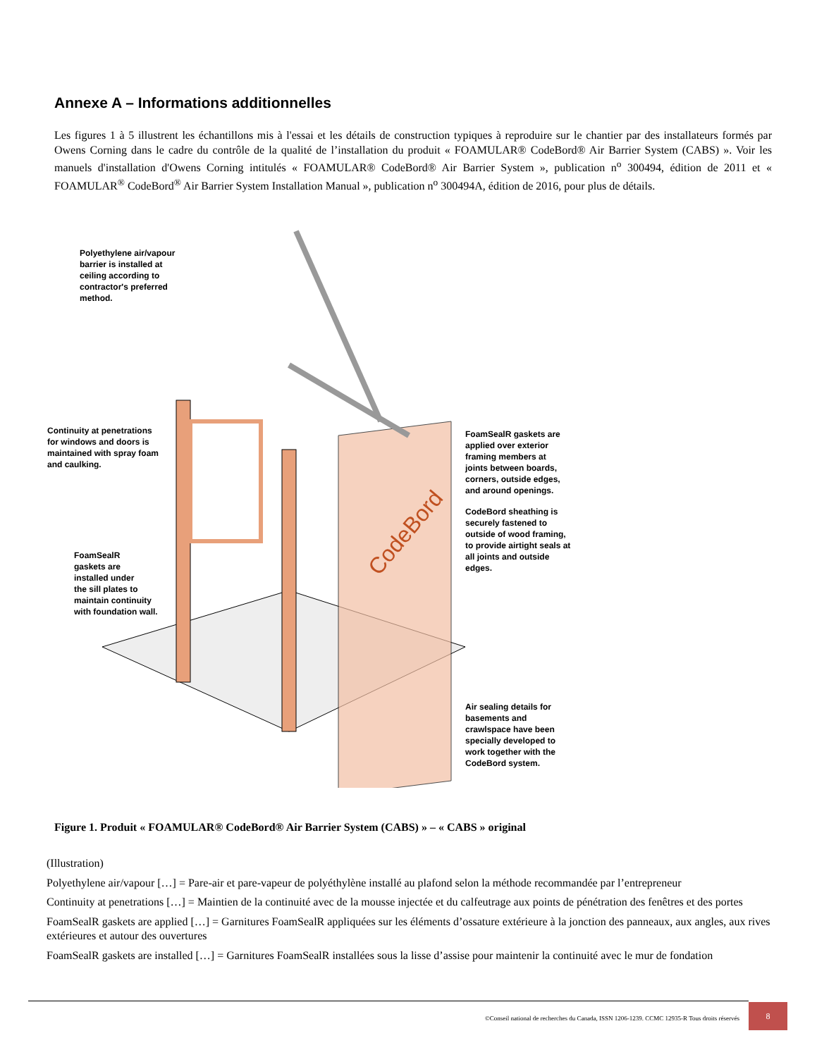Annexe A – Informations additionnelles
Les figures 1 à 5 illustrent les échantillons mis à l'essai et les détails de construction typiques à reproduire sur le chantier par des installateurs formés par Owens Corning dans le cadre du contrôle de la qualité de l’installation du produit « FOAMULAR® CodeBord® Air Barrier System (CABS) ». Voir les manuels d'installation d'Owens Corning intitulés « FOAMULAR® CodeBord® Air Barrier System », publication n<sup>o</sup> 300494, édition de 2011 et « FOAMULAR<sup>®</sup> CodeBord<sup>®</sup> Air Barrier System Installation Manual », publication n<sup>o</sup> 300494A, édition de 2016, pour plus de détails.
CodeBord
Polyethylene air/vapour
barrier is installed at
ceiling according to
contractor's preferred
method.
Continuity at penetrations
for windows and doors is
maintained with spray foam
and caulking.
FoamSealR
gaskets are
installed under
the sill plates to
maintain continuity
with foundation wall.
FoamSealR gaskets are
applied over exterior
framing members at
joints between boards,
corners, outside edges,
and around openings.
CodeBord sheathing is
securely fastened to
outside of wood framing,
to provide airtight seals at
all joints and outside
edges.
Air sealing details for
basements and
crawlspace have been
specially developed to
work together with the
CodeBord system.
Figure 1. Produit « FOAMULAR® CodeBord® Air Barrier System (CABS) » – « CABS » original
(Illustration)
Polyethylene air/vapour […] = Pare-air et pare-vapeur de polyéthylène installé au plafond selon la méthode recommandée par l’entrepreneur
Continuity at penetrations […] = Maintien de la continuité avec de la mousse injectée et du calfeutrage aux points de pénétration des fenêtres et des portes
FoamSealR gaskets are applied […] = Garnitures FoamSealR appliquées sur les éléments d’ossature extérieure à la jonction des panneaux, aux angles, aux rives extérieures et autour des ouvertures
FoamSealR gaskets are installed […] = Garnitures FoamSealR installées sous la lisse d’assise pour maintenir la continuité avec le mur de fondation
©Conseil national de recherches du Canada, ISSN 1206-1239. CCMC 12935-R Tous droits réservés
8